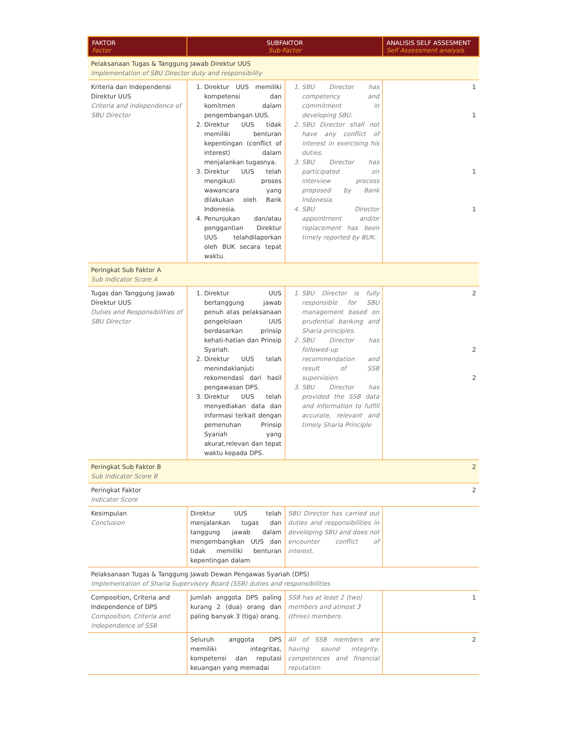| FAKTOR Factor | SUBFAKTOR Sub-Factor | | ANALISIS SELF ASSESMENT Self Assessment analysis |
| --- | --- | --- | --- |
| Pelaksanaan Tugas & Tanggung Jawab Direktur UUS Implementation of SBU Director duty and responsibility | | | |
| Kriteria dan Independensi Direktur UUS Criteria and independence of SBU Director | 1. Direktur UUS memiliki kompetensi dan komitmen dalam pengembangan UUS. 2. Direktur UUS tidak memiliki benturan kepentingan (conflict of interest) dalam menjalankan tugasnya. 3. Direktur UUS telah mengikuti proses wawancara yang dilakukan oleh Bank Indonesia. 4. Penunjukan dan/atau penggantian Direktur UUS telahdilaporkan oleh BUK secara tepat waktu. | 1. SBU Director has competency and commitment in developing SBU. 2. SBU Director shall not have any conflict of interest in exercising his duties. 3. SBU Director has participated on interview process proposed by Bank Indonesia. 4. SBU Director appointment and/or replacement has been timely reported by BUK. | 1 1 1 1 |
| Peringkat Sub Faktor A Sub Indicator Score A | | | |
| Tugas dan Tanggung Jawab Direktur UUS Duties and Responsibilities of SBU Director | 1. Direktur UUS bertanggung jawab penuh atas pelaksanaan pengelolaan UUS berdasarkan prinsip kehati-hatian dan Prinsip Syariah. 2. Direktur UUS telah menindaklanjuti rekomendasi dari hasil pengawasan DPS. 3. Direktur UUS telah menyediakan data dan informasi terkait dengan pemenuhan Prinsip Syariah yang akurat,relevan dan tepat waktu kepada DPS. | 1. SBU Director is fully responsible for SBU management based on prudential banking and Sharia principles. 2. SBU Director has followed-up recommendation and result of SSB supervision. 3. SBU Director has provided the SSB data and information to fulfill accurate, relevant and timely Sharia Principle | 2 2 2 |
| Peringkat Sub Faktor B Sub Indicator Score B | | | 2 |
| Peringkat Faktor Indicator Score | | | 2 |
| Kesimpulan Conclusion | Direktur UUS telah menjalankan tugas dan tanggung jawab dalam mengembangkan UUS dan tidak memiliki benturan kepentingan dalam | SBU Director has carried out duties and responsibilities in developing SBU and does not encounter conflict of interest. | |
| Pelaksanaan Tugas & Tanggung Jawab Dewan Pengawas Syariah (DPS) Implementation of Sharia Supervisory Board (SSB) duties and responsibilities | | | |
| Composition, Criteria and Independence of DPS Composition, Criteria and Independence of SSB | Jumlah anggota DPS paling kurang 2 (dua) orang dan paling banyak 3 (tiga) orang. | SSB has at least 2 (two) members and atmost 3 (three) members. | 1 |
| | Seluruh anggota DPS memiliki integritas, kompetensi dan reputasi keuangan yang memadai | All of SSB members are having sound integrity, competences and financial reputation. | 2 |